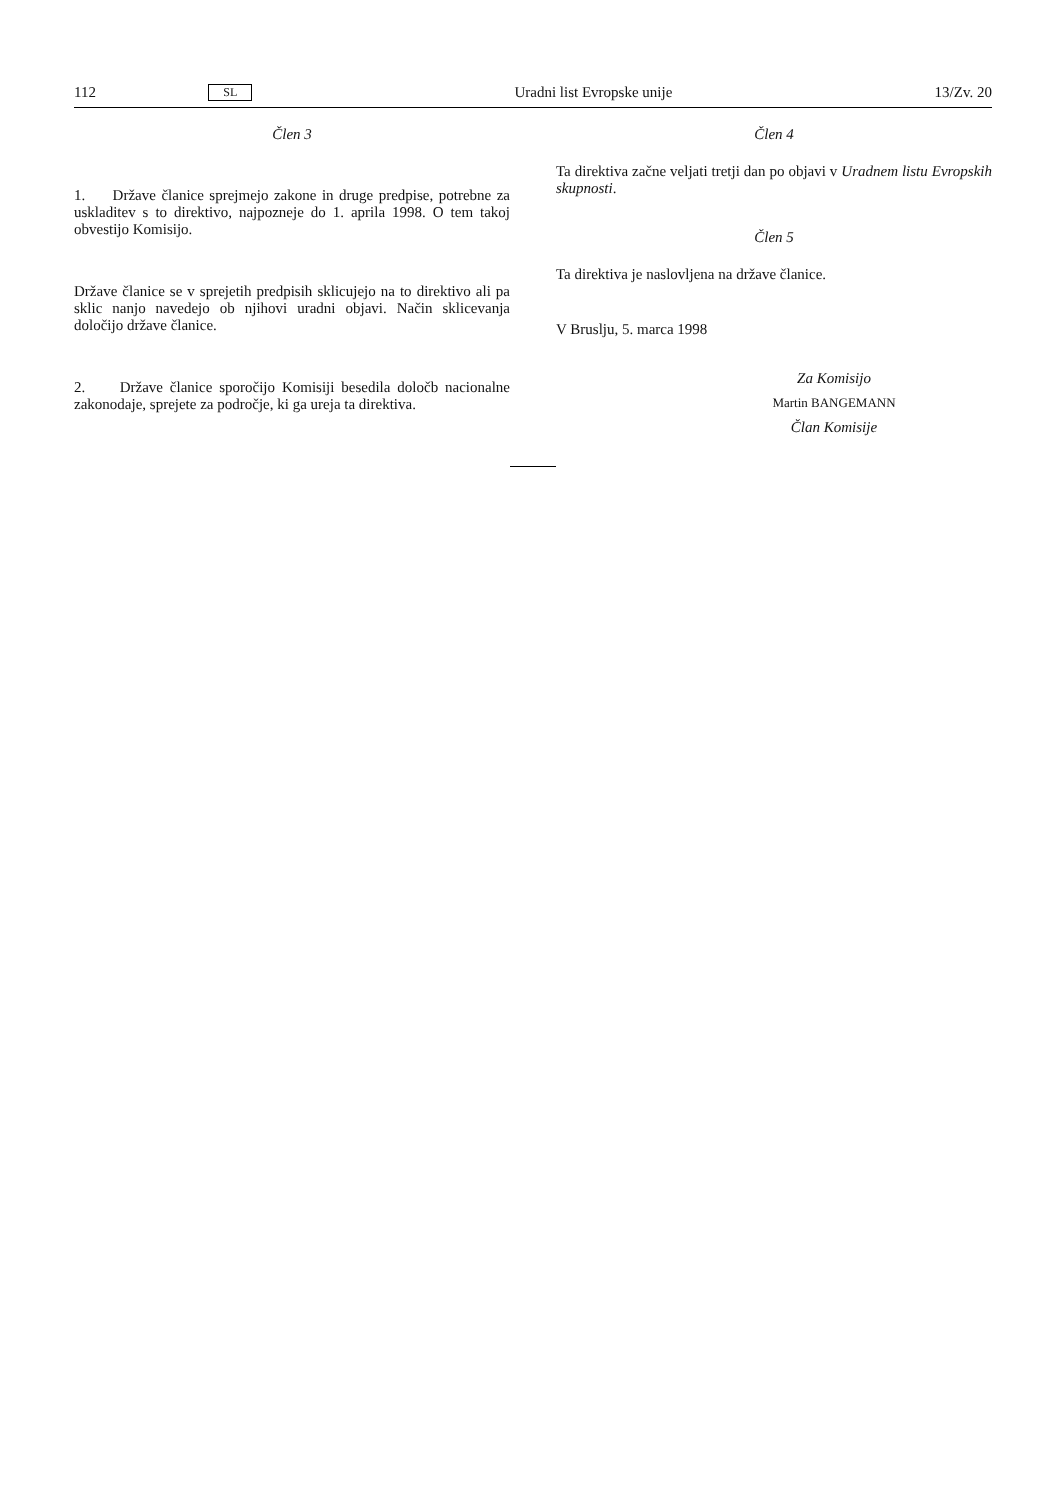112 SL Uradni list Evropske unije 13/Zv. 20
Člen 3
1. Države članice sprejmejo zakone in druge predpise, potrebne za uskladitev s to direktivo, najpozneje do 1. aprila 1998. O tem takoj obvestijo Komisijo.
Države članice se v sprejetih predpisih sklicujejo na to direktivo ali pa sklic nanjo navedejo ob njihovi uradni objavi. Način sklicevanja določijo države članice.
2. Države članice sporočijo Komisiji besedila določb nacionalne zakonodaje, sprejete za področje, ki ga ureja ta direktiva.
Člen 4
Ta direktiva začne veljati tretji dan po objavi v Uradnem listu Evropskih skupnosti.
Člen 5
Ta direktiva je naslovljena na države članice.
V Bruslju, 5. marca 1998
Za Komisijo
Martin BANGEMANN
Član Komisije